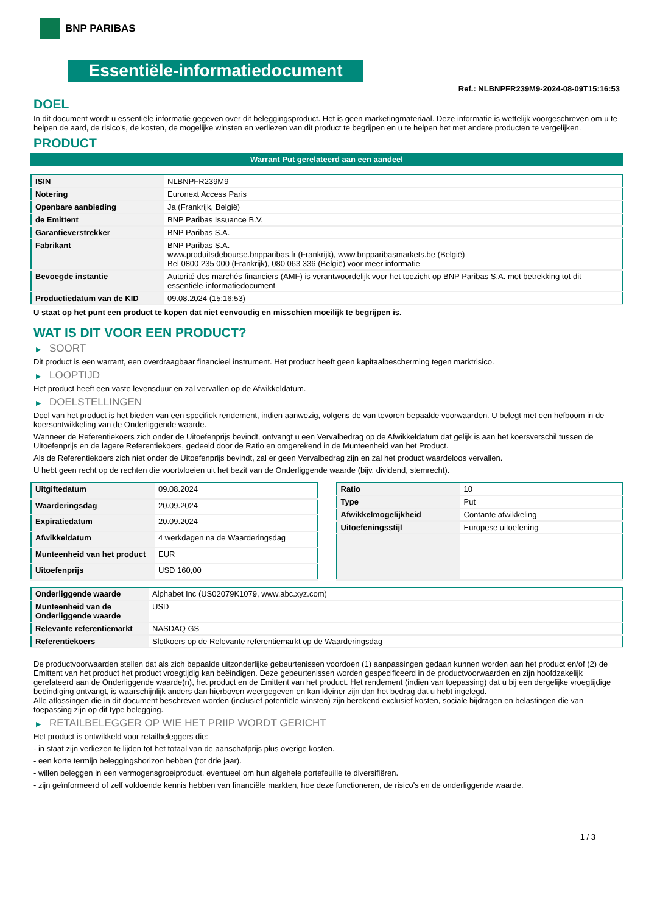BNP PARIBAS
Essentiële-informatiedocument
Ref.: NLBNPFR239M9-2024-08-09T15:16:53
DOEL
In dit document wordt u essentiële informatie gegeven over dit beleggingsproduct. Het is geen marketingmateriaal. Deze informatie is wettelijk voorgeschreven om u te helpen de aard, de risico's, de kosten, de mogelijke winsten en verliezen van dit product te begrijpen en u te helpen het met andere producten te vergelijken.
PRODUCT
Warrant Put gerelateerd aan een aandeel
| ISIN | NLBNPFR239M9 |
| Notering | Euronext Access Paris |
| Openbare aanbieding | Ja (Frankrijk, België) |
| de Emittent | BNP Paribas Issuance B.V. |
| Garantieverstrekker | BNP Paribas S.A. |
| Fabrikant | BNP Paribas S.A. www.produitsdebourse.bnpparibas.fr (Frankrijk), www.bnpparibasmarkets.be (België) Bel 0800 235 000 (Frankrijk), 080 063 336 (België) voor meer informatie |
| Bevoegde instantie | Autorité des marchés financiers (AMF) is verantwoordelijk voor het toezicht op BNP Paribas S.A. met betrekking tot dit essentiële-informatiedocument |
| Productiedatum van de KID | 09.08.2024 (15:16:53) |
U staat op het punt een product te kopen dat niet eenvoudig en misschien moeilijk te begrijpen is.
WAT IS DIT VOOR EEN PRODUCT?
▶ SOORT
Dit product is een warrant, een overdraagbaar financieel instrument. Het product heeft geen kapitaalbescherming tegen marktrisico.
▶ LOOPTIJD
Het product heeft een vaste levensduur en zal vervallen op de Afwikkeldatum.
▶ DOELSTELLINGEN
Doel van het product is het bieden van een specifiek rendement, indien aanwezig, volgens de van tevoren bepaalde voorwaarden. U belegt met een hefboom in de koersontwikkeling van de Onderliggende waarde.
Wanneer de Referentiekoers zich onder de Uitoefenprijs bevindt, ontvangt u een Vervalbedrag op de Afwikkeldatum dat gelijk is aan het koersverschil tussen de Uitoefenprijs en de lagere Referentiekoers, gedeeld door de Ratio en omgerekend in de Munteenheid van het Product.
Als de Referentiekoers zich niet onder de Uitoefenprijs bevindt, zal er geen Vervalbedrag zijn en zal het product waardeloos vervallen.
U hebt geen recht op de rechten die voortvloeien uit het bezit van de Onderliggende waarde (bijv. dividend, stemrecht).
| Uitgiftedatum | 09.08.2024 |
| Waarderingsdag | 20.09.2024 |
| Expiratiedatum | 20.09.2024 |
| Afwikkeldatum | 4 werkdagen na de Waarderingsdag |
| Munteenheid van het product | EUR |
| Uitoefenprijs | USD 160,00 |
| Ratio | 10 |
| Type | Put |
| Afwikkelmogelijkheid | Contante afwikkeling |
| Uitoefeningsstijl | Europese uitoefening |
| Onderliggende waarde | Alphabet Inc (US02079K1079, www.abc.xyz.com) |
| Munteenheid van de Onderliggende waarde | USD |
| Relevante referentiemarkt | NASDAQ GS |
| Referentiekoers | Slotkoers op de Relevante referentiemarkt op de Waarderingsdag |
De productvoorwaarden stellen dat als zich bepaalde uitzonderlijke gebeurtenissen voordoen (1) aanpassingen gedaan kunnen worden aan het product en/of (2) de Emittent van het product het product vroegtijdig kan beëindigen. Deze gebeurtenissen worden gespecificeerd in de productvoorwaarden en zijn hoofdzakelijk gerelateerd aan de Onderliggende waarde(n), het product en de Emittent van het product. Het rendement (indien van toepassing) dat u bij een dergelijke vroegtijdige beëindiging ontvangt, is waarschijnlijk anders dan hierboven weergegeven en kan kleiner zijn dan het bedrag dat u hebt ingelegd.
Alle aflossingen die in dit document beschreven worden (inclusief potentiële winsten) zijn berekend exclusief kosten, sociale bijdragen en belastingen die van toepassing zijn op dit type belegging.
▶ RETAILBELEGGER OP WIE HET PRIIP WORDT GERICHT
Het product is ontwikkeld voor retailbeleggers die:
- in staat zijn verliezen te lijden tot het totaal van de aanschafprijs plus overige kosten.
- een korte termijn beleggingshorizon hebben (tot drie jaar).
- willen beleggen in een vermogensgroeiproduct, eventueel om hun algehele portefeuille te diversifiëren.
- zijn geïnformeerd of zelf voldoende kennis hebben van financiële markten, hoe deze functioneren, de risico's en de onderliggende waarde.
1 / 3